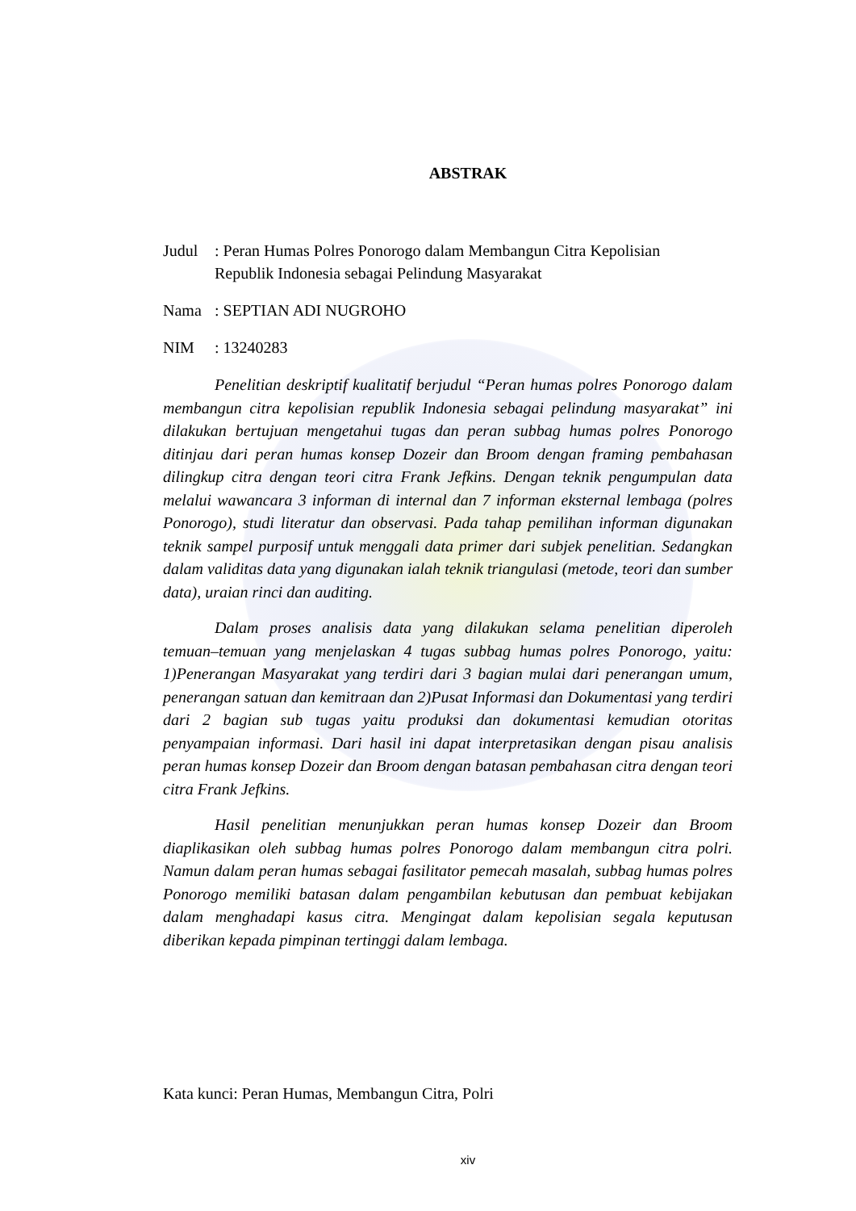ABSTRAK
Judul : Peran Humas Polres Ponorogo dalam Membangun Citra Kepolisian
Republik Indonesia sebagai Pelindung Masyarakat
Nama : SEPTIAN ADI NUGROHO
NIM : 13240283
Penelitian deskriptif kualitatif berjudul “Peran humas polres Ponorogo dalam membangun citra kepolisian republik Indonesia sebagai pelindung masyarakat” ini dilakukan bertujuan mengetahui tugas dan peran subbag humas polres Ponorogo ditinjau dari peran humas konsep Dozeir dan Broom dengan framing pembahasan dilingkup citra dengan teori citra Frank Jefkins. Dengan teknik pengumpulan data melalui wawancara 3 informan di internal dan 7 informan eksternal lembaga (polres Ponorogo), studi literatur dan observasi. Pada tahap pemilihan informan digunakan teknik sampel purposif untuk menggali data primer dari subjek penelitian. Sedangkan dalam validitas data yang digunakan ialah teknik triangulasi (metode, teori dan sumber data), uraian rinci dan auditing.
Dalam proses analisis data yang dilakukan selama penelitian diperoleh temuan–temuan yang menjelaskan 4 tugas subbag humas polres Ponorogo, yaitu: 1)Penerangan Masyarakat yang terdiri dari 3 bagian mulai dari penerangan umum, penerangan satuan dan kemitraan dan 2)Pusat Informasi dan Dokumentasi yang terdiri dari 2 bagian sub tugas yaitu produksi dan dokumentasi kemudian otoritas penyampaian informasi. Dari hasil ini dapat interpretasikan dengan pisau analisis peran humas konsep Dozeir dan Broom dengan batasan pembahasan citra dengan teori citra Frank Jefkins.
Hasil penelitian menunjukkan peran humas konsep Dozeir dan Broom diaplikasikan oleh subbag humas polres Ponorogo dalam membangun citra polri. Namun dalam peran humas sebagai fasilitator pemecah masalah, subbag humas polres Ponorogo memiliki batasan dalam pengambilan kebutusan dan pembuat kebijakan dalam menghadapi kasus citra. Mengingat dalam kepolisian segala keputusan diberikan kepada pimpinan tertinggi dalam lembaga.
Kata kunci: Peran Humas, Membangun Citra, Polri
xiv